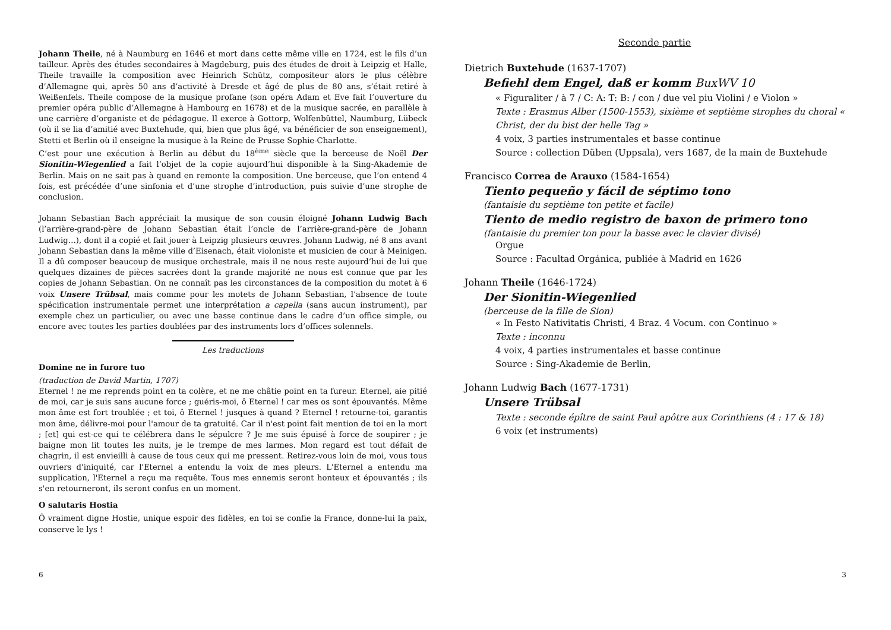Johann Theile, né à Naumburg en 1646 et mort dans cette même ville en 1724, est le fils d’un tailleur. Après des études secondaires à Magdeburg, puis des études de droit à Leipzig et Halle, Theile travaille la composition avec Heinrich Schütz, compositeur alors le plus célèbre d’Allemagne qui, après 50 ans d’activité à Dresde et âgé de plus de 80 ans, s’était retiré à Weißenfels. Theile compose de la musique profane (son opéra Adam et Eve fait l’ouverture du premier opéra public d’Allemagne à Hambourg en 1678) et de la musique sacrée, en parallèle à une carrière d’organiste et de pédagogue. Il exerce à Gottorp, Wolfenbüttel, Naumburg, Lübeck (où il se lia d’amitié avec Buxtehude, qui, bien que plus âgé, va bénéficier de son enseignement), Stetti et Berlin où il enseigne la musique à la Reine de Prusse Sophie-Charlotte.
C’est pour une exécution à Berlin au début du 18<sup>ème</sup> siècle que la berceuse de Noël Der Sionitin-Wiegenlied a fait l’objet de la copie aujourd’hui disponible à la Sing-Akademie de Berlin. Mais on ne sait pas à quand en remonte la composition. Une berceuse, que l’on entend 4 fois, est précédée d’une sinfonia et d’une strophe d’introduction, puis suivie d’une strophe de conclusion.
Johann Sebastian Bach appréciait la musique de son cousin éloigné Johann Ludwig Bach (l’arrière-grand-père de Johann Sebastian était l’oncle de l’arrière-grand-père de Johann Ludwig…), dont il a copié et fait jouer à Leipzig plusieurs œuvres. Johann Ludwig, né 8 ans avant Johann Sebastian dans la même ville d’Eisenach, était violoniste et musicien de cour à Meinigen. Il a dû composer beaucoup de musique orchestrale, mais il ne nous reste aujourd’hui de lui que quelques dizaines de pièces sacrées dont la grande majorité ne nous est connue que par les copies de Johann Sebastian. On ne connaît pas les circonstances de la composition du motet à 6 voix Unsere Trübsal, mais comme pour les motets de Johann Sebastian, l’absence de toute spécification instrumentale permet une interprétation a capella (sans aucun instrument), par exemple chez un particulier, ou avec une basse continue dans le cadre d’un office simple, ou encore avec toutes les parties doublées par des instruments lors d’offices solennels.
Les traductions
Domine ne in furore tuo
(traduction de David Martin, 1707)
Eternel ! ne me reprends point en ta colère, et ne me châtie point en ta fureur. Eternel, aie pitié de moi, car je suis sans aucune force ; guéris-moi, ô Eternel ! car mes os sont épouvantés. Même mon âme est fort troublée ; et toi, ô Eternel ! jusques à quand ? Eternel ! retourne-toi, garantis mon âme, délivre-moi pour l'amour de ta gratuité. Car il n'est point fait mention de toi en la mort ; [et] qui est-ce qui te célébrera dans le sépulcre ? Je me suis épuisé à force de soupirer ; je baigne mon lit toutes les nuits, je le trempe de mes larmes. Mon regard est tout défait de chagrin, il est envieilli à cause de tous ceux qui me pressent. Retirez-vous loin de moi, vous tous ouvriers d'iniquité, car l'Eternel a entendu la voix de mes pleurs. L'Eternel a entendu ma supplication, l'Eternel a reçu ma requête. Tous mes ennemis seront honteux et épouvantés ; ils s'en retourneront, ils seront confus en un moment.
O salutaris Hostia
Ô vraiment digne Hostie, unique espoir des fidèles, en toi se confie la France, donne-lui la paix, conserve le lys !
Seconde partie
Dietrich Buxtehude (1637-1707)
Befiehl dem Engel, daß er komm BuxWV 10
« Figuraliter / à 7 / C: A: T: B: / con / due vel piu Violini / e Violon »
Texte : Erasmus Alber (1500-1553), sixième et septième strophes du choral « Christ, der du bist der helle Tag »
4 voix, 3 parties instrumentales et basse continue
Source : collection Düben (Uppsala), vers 1687, de la main de Buxtehude
Francisco Correa de Arauxo (1584-1654)
Tiento pequeño y fácil de séptimo tono
(fantaisie du septième ton petite et facile)
Tiento de medio registro de baxon de primero tono
(fantaisie du premier ton pour la basse avec le clavier divisé)
Orgue
Source : Facultad Orgánica, publiée à Madrid en 1626
Johann Theile (1646-1724)
Der Sionitin-Wiegenlied
(berceuse de la fille de Sion)
« In Festo Nativitatis Christi, 4 Braz. 4 Vocum. con Continuo »
Texte : inconnu
4 voix, 4 parties instrumentales et basse continue
Source : Sing-Akademie de Berlin,
Johann Ludwig Bach (1677-1731)
Unsere Trübsal
Texte : seconde épître de saint Paul apôtre aux Corinthiens (4 : 17 & 18)
6 voix (et instruments)
6 3